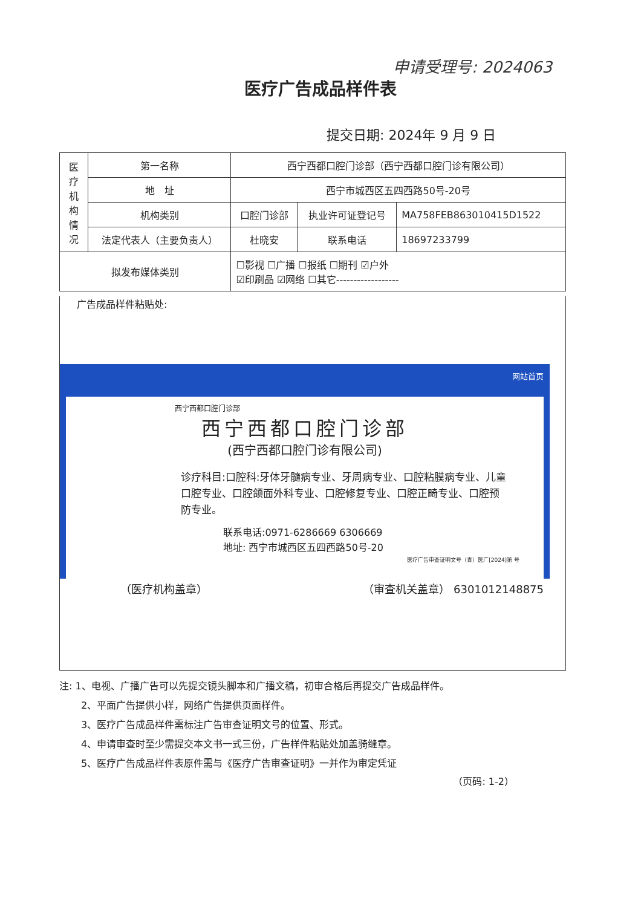申请受理号: 2024063
医疗广告成品样件表
提交日期: 2024年 9 月 9 日
| 医 疗 机 构 情 况 | 第一名称 | 西宁西都口腔门诊部（西宁西都口腔门诊有限公司） | | | |
| | 地 址 | 西宁市城西区五四西路50号-20号 | | | |
| | 机构类别 | 口腔门诊部 | | 执业许可证登记号 | MA758FEB863010415D1522 |
| | 法定代表人（主要负责人） | | 杜晓安 | 联系电话 | 18697233799 |
| 拟发布媒体类别 | | ☐影视 ☐广播 ☐报纸 ☐期刊 ☑户外 ☑印刷品 ☑网络 ☐其它------------------ | | | |
广告成品样件粘贴处:
网站首页
西宁西都口腔门诊部
西宁西都口腔门诊部
(西宁西都口腔门诊有限公司)
诊疗科目:口腔科:牙体牙髓病专业、牙周病专业、口腔粘膜病专业、儿童口腔专业、口腔颌面外科专业、口腔修复专业、口腔正畸专业、口腔预防专业。
联系电话:0971-6286669 6306669
地址: 西宁市城西区五四西路50号-20
医疗广告审查证明文号（青）医广[2024]第 号
（医疗机构盖章） （审查机关盖章） 6301012148875
注: 1、电视、广播广告可以先提交镜头脚本和广播文稿，初审合格后再提交广告成品样件。
2、平面广告提供小样，网络广告提供页面样件。
3、医疗广告成品样件需标注广告审查证明文号的位置、形式。
4、申请审查时至少需提交本文书一式三份，广告样件粘贴处加盖骑缝章。
5、医疗广告成品样件表原件需与《医疗广告审查证明》一并作为审定凭证
（页码: 1-2）